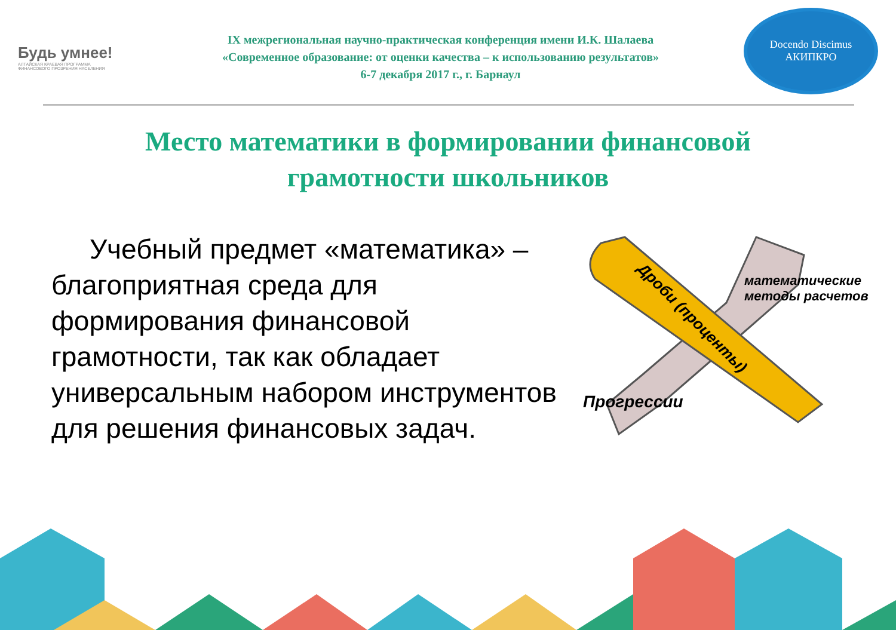Будь умнее!
АЛТАЙСКАЯ КРАЕВАЯ ПРОГРАММА
ФИНАНСОВОГО ПРОЗРЕНИЯ НАСЕЛЕНИЯ
IX межрегиональная научно-практическая конференция имени И.К. Шалаева
«Современное образование: от оценки качества – к использованию результатов»
6-7 декабря 2017 г., г. Барнаул
Docendo Discimus
АКИПКРО
Место математики в формировании финансовой
грамотности школьников
Учебный предмет «математика» – благоприятная среда для формирования финансовой грамотности, так как обладает универсальным набором инструментов для решения финансовых задач.
Дроби (проценты)
математические
методы расчетов
Прогрессии